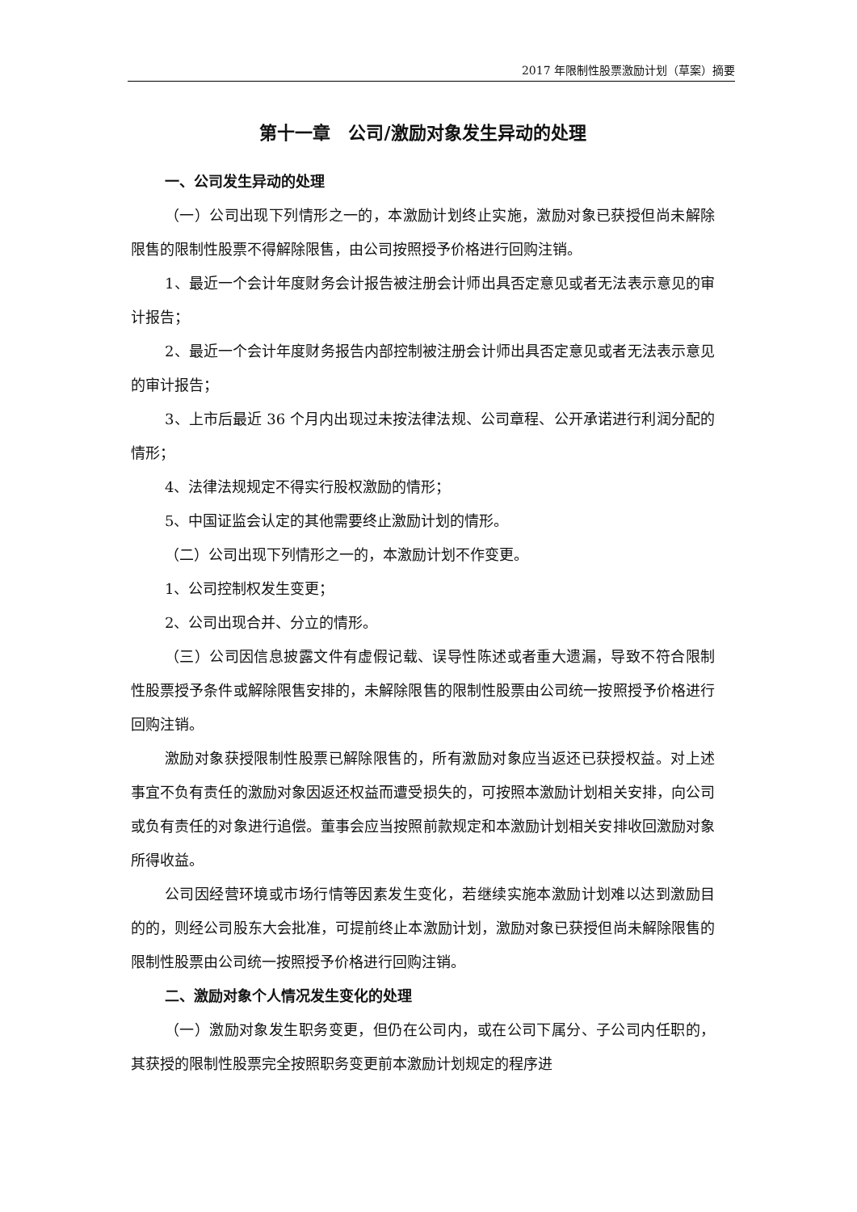2017 年限制性股票激励计划（草案）摘要
第十一章　公司/激励对象发生异动的处理
一、公司发生异动的处理
（一）公司出现下列情形之一的，本激励计划终止实施，激励对象已获授但尚未解除限售的限制性股票不得解除限售，由公司按照授予价格进行回购注销。
1、最近一个会计年度财务会计报告被注册会计师出具否定意见或者无法表示意见的审计报告；
2、最近一个会计年度财务报告内部控制被注册会计师出具否定意见或者无法表示意见的审计报告；
3、上市后最近 36 个月内出现过未按法律法规、公司章程、公开承诺进行利润分配的情形；
4、法律法规规定不得实行股权激励的情形；
5、中国证监会认定的其他需要终止激励计划的情形。
（二）公司出现下列情形之一的，本激励计划不作变更。
1、公司控制权发生变更；
2、公司出现合并、分立的情形。
（三）公司因信息披露文件有虚假记载、误导性陈述或者重大遗漏，导致不符合限制性股票授予条件或解除限售安排的，未解除限售的限制性股票由公司统一按照授予价格进行回购注销。
激励对象获授限制性股票已解除限售的，所有激励对象应当返还已获授权益。对上述事宜不负有责任的激励对象因返还权益而遭受损失的，可按照本激励计划相关安排，向公司或负有责任的对象进行追偿。董事会应当按照前款规定和本激励计划相关安排收回激励对象所得收益。
公司因经营环境或市场行情等因素发生变化，若继续实施本激励计划难以达到激励目的的，则经公司股东大会批准，可提前终止本激励计划，激励对象已获授但尚未解除限售的限制性股票由公司统一按照授予价格进行回购注销。
二、激励对象个人情况发生变化的处理
（一）激励对象发生职务变更，但仍在公司内，或在公司下属分、子公司内任职的，其获授的限制性股票完全按照职务变更前本激励计划规定的程序进